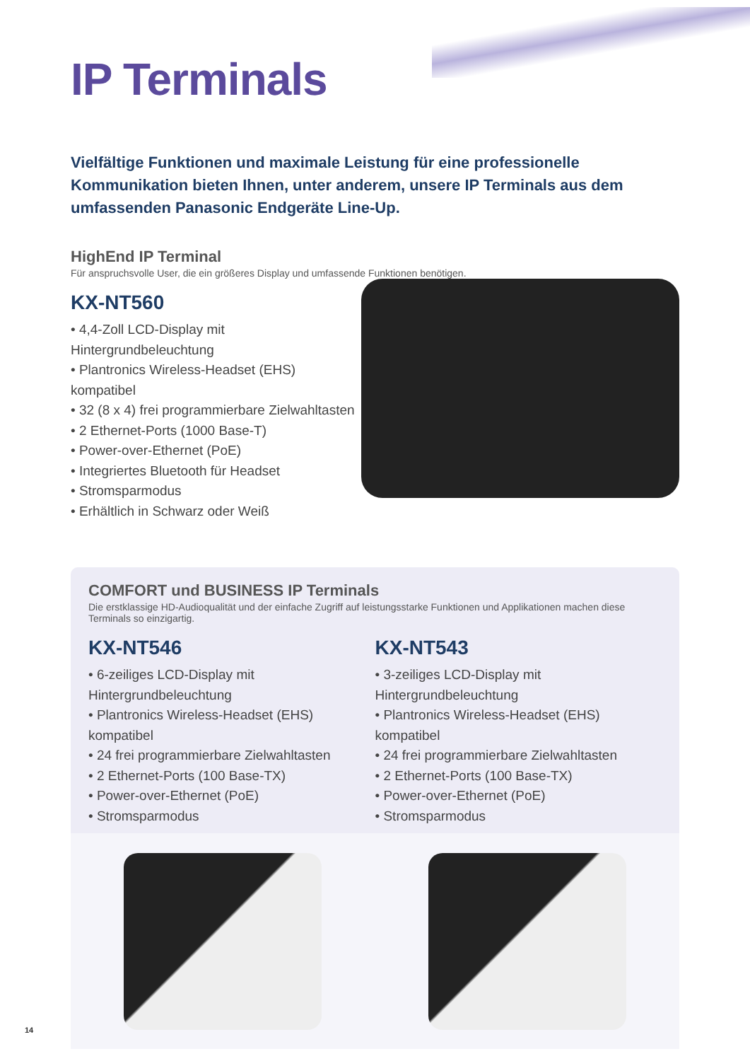IP Terminals
Vielfältige Funktionen und maximale Leistung für eine professionelle Kommunikation bieten Ihnen, unter anderem, unsere IP Terminals aus dem umfassenden Panasonic Endgeräte Line-Up.
HighEnd IP Terminal
Für anspruchsvolle User, die ein größeres Display und umfassende Funktionen benötigen.
KX-NT560
• 4,4-Zoll LCD-Display mit Hintergrundbeleuchtung
• Plantronics Wireless-Headset (EHS) kompatibel
• 32 (8 x 4) frei programmierbare Zielwahltasten
• 2 Ethernet-Ports (1000 Base-T)
• Power-over-Ethernet (PoE)
• Integriertes Bluetooth für Headset
• Stromsparmodus
• Erhältlich in Schwarz oder Weiß
COMFORT und BUSINESS IP Terminals
Die erstklassige HD-Audioqualität und der einfache Zugriff auf leistungsstarke Funktionen und Applikationen machen diese Terminals so einzigartig.
KX-NT546
• 6-zeiliges LCD-Display mit Hintergrundbeleuchtung
• Plantronics Wireless-Headset (EHS) kompatibel
• 24 frei programmierbare Zielwahltasten
• 2 Ethernet-Ports (100 Base-TX)
• Power-over-Ethernet (PoE)
• Stromsparmodus
KX-NT543
• 3-zeiliges LCD-Display mit Hintergrundbeleuchtung
• Plantronics Wireless-Headset (EHS) kompatibel
• 24 frei programmierbare Zielwahltasten
• 2 Ethernet-Ports (100 Base-TX)
• Power-over-Ethernet (PoE)
• Stromsparmodus
14